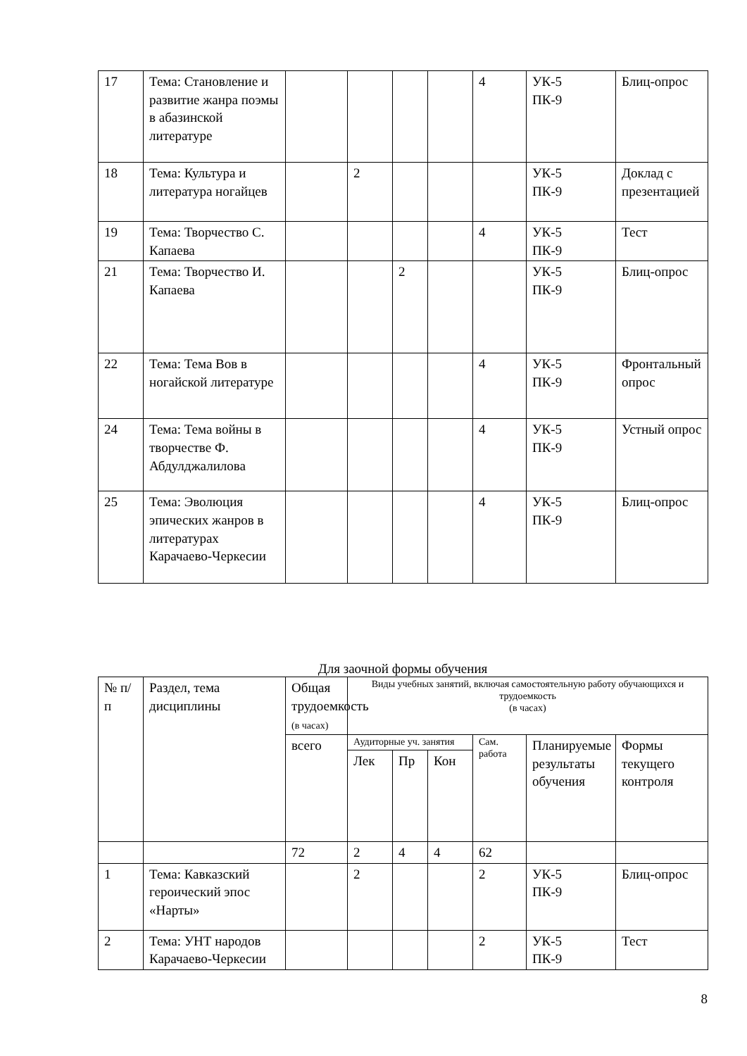| 17 | Тема: Становление и развитие жанра поэмы в абазинской литературе | | | | | 4 | УК-5 ПК-9 | Блиц-опрос |
| 18 | Тема: Культура и литература ногайцев | | 2 | | | | УК-5 ПК-9 | Доклад с презентацией |
| 19 | Тема: Творчество С. Капаева | | | | | 4 | УК-5 ПК-9 | Тест |
| 21 | Тема: Творчество И. Капаева | | | 2 | | | УК-5 ПК-9 | Блиц-опрос |
| 22 | Тема: Тема Вов в ногайской литературе | | | | | 4 | УК-5 ПК-9 | Фронтальный опрос |
| 24 | Тема: Тема войны в творчестве Ф. Абдулджалилова | | | | | 4 | УК-5 ПК-9 | Устный опрос |
| 25 | Тема: Эволюция эпических жанров в литературах Карачаево-Черкесии | | | | | 4 | УК-5 ПК-9 | Блиц-опрос |
Для заочной формы обучения
| № п/п | Раздел, тема дисциплины | Общая трудоемкость (в часах) | Виды учебных занятий, включая самостоятельную работу обучающихся и трудоемкость (в часах) | | | | | |
| | | всего | Аудиторные уч. занятия | | | Сам. работа | Планируемые результаты обучения | Формы текущего контроля |
| | | | Лек | Пр | Кон | | | |
| | | 72 | 2 | 4 | 4 | 62 | | |
| 1 | Тема: Кавказский героический эпос «Нарты» | | 2 | | | 2 | УК-5 ПК-9 | Блиц-опрос |
| 2 | Тема: УНТ народов Карачаево-Черкесии | | | | | 2 | УК-5 ПК-9 | Тест |
8